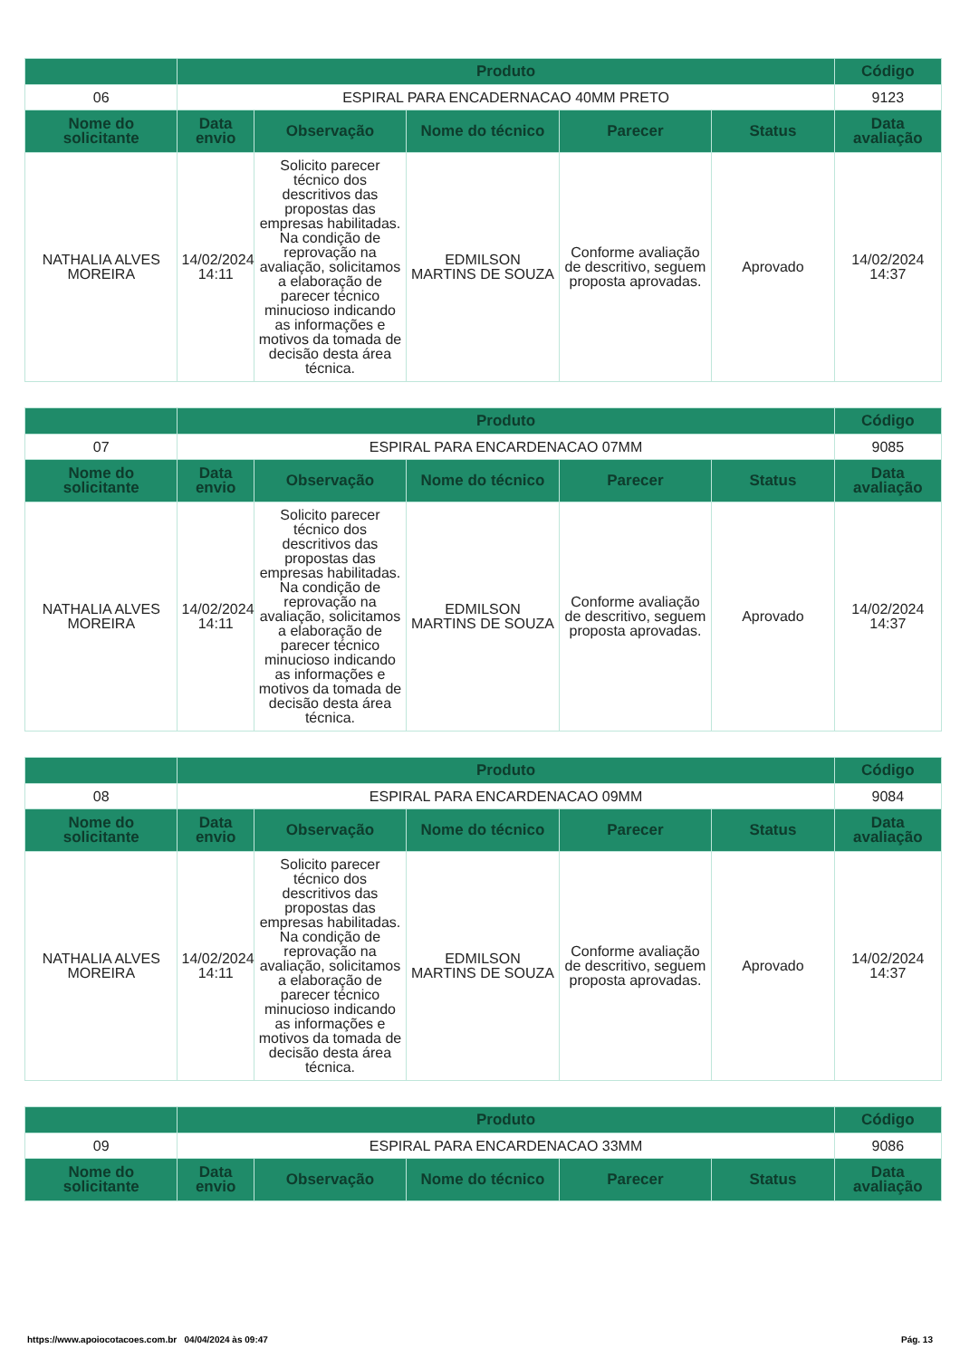| | Produto | | | | | Código |
| --- | --- | --- | --- | --- | --- | --- |
| 06 | ESPIRAL PARA ENCADERNACAO 40MM PRETO | | | | | 9123 |
| Nome do solicitante | Data envio | Observação | Nome do técnico | Parecer | Status | Data avaliação |
| NATHALIA ALVES MOREIRA | 14/02/2024 14:11 | Solicito parecer técnico dos descritivos das propostas das empresas habilitadas. Na condição de reprovação na avaliação, solicitamos a elaboração de parecer técnico minucioso indicando as informações e motivos da tomada de decisão desta área técnica. | EDMILSON MARTINS DE SOUZA | Conforme avaliação de descritivo, seguem proposta aprovadas. | Aprovado | 14/02/2024 14:37 |
| | Produto | | | | | Código |
| --- | --- | --- | --- | --- | --- | --- |
| 07 | ESPIRAL PARA ENCARDENACAO 07MM | | | | | 9085 |
| Nome do solicitante | Data envio | Observação | Nome do técnico | Parecer | Status | Data avaliação |
| NATHALIA ALVES MOREIRA | 14/02/2024 14:11 | Solicito parecer técnico dos descritivos das propostas das empresas habilitadas. Na condição de reprovação na avaliação, solicitamos a elaboração de parecer técnico minucioso indicando as informações e motivos da tomada de decisão desta área técnica. | EDMILSON MARTINS DE SOUZA | Conforme avaliação de descritivo, seguem proposta aprovadas. | Aprovado | 14/02/2024 14:37 |
| | Produto | | | | | Código |
| --- | --- | --- | --- | --- | --- | --- |
| 08 | ESPIRAL PARA ENCARDENACAO 09MM | | | | | 9084 |
| Nome do solicitante | Data envio | Observação | Nome do técnico | Parecer | Status | Data avaliação |
| NATHALIA ALVES MOREIRA | 14/02/2024 14:11 | Solicito parecer técnico dos descritivos das propostas das empresas habilitadas. Na condição de reprovação na avaliação, solicitamos a elaboração de parecer técnico minucioso indicando as informações e motivos da tomada de decisão desta área técnica. | EDMILSON MARTINS DE SOUZA | Conforme avaliação de descritivo, seguem proposta aprovadas. | Aprovado | 14/02/2024 14:37 |
| | Produto | | | | | Código |
| --- | --- | --- | --- | --- | --- | --- |
| 09 | ESPIRAL PARA ENCARDENACAO 33MM | | | | | 9086 |
| Nome do solicitante | Data envio | Observação | Nome do técnico | Parecer | Status | Data avaliação |
https://www.apoiocotacoes.com.br 04/04/2024 às 09:47 Pág. 13